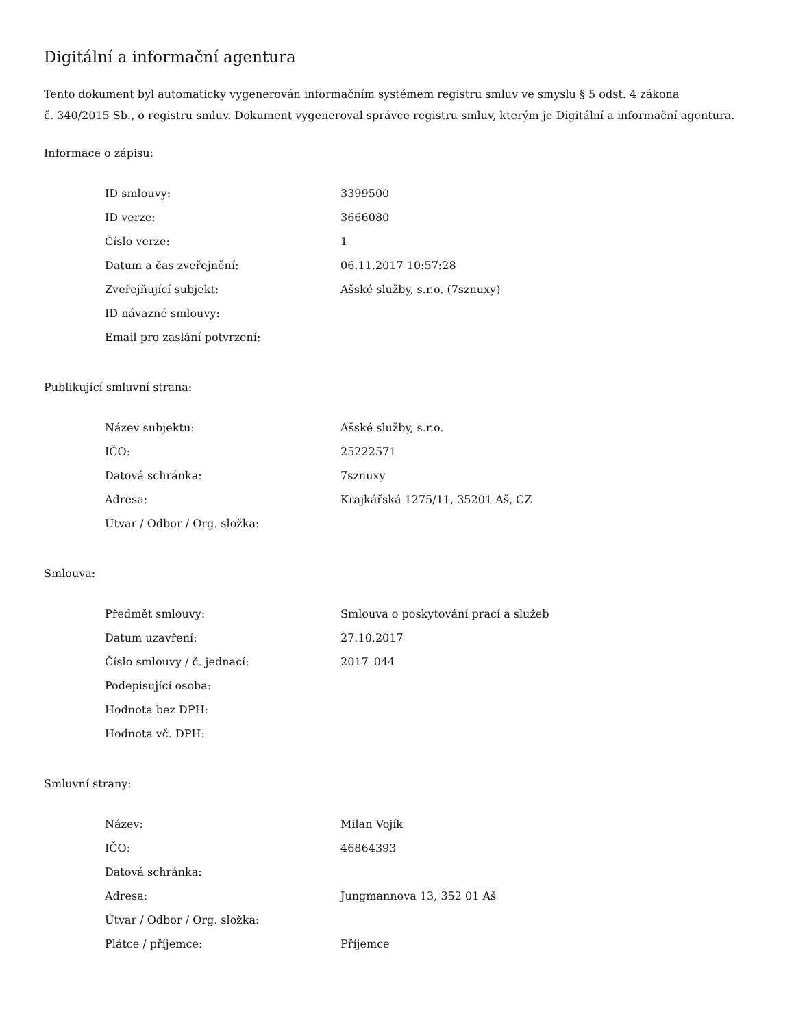Digitální a informační agentura
Tento dokument byl automaticky vygenerován informačním systémem registru smluv ve smyslu § 5 odst. 4 zákona
č. 340/2015 Sb., o registru smluv. Dokument vygeneroval správce registru smluv, kterým je Digitální a informační agentura.
Informace o zápisu:
| ID smlouvy: | 3399500 |
| ID verze: | 3666080 |
| Číslo verze: | 1 |
| Datum a čas zveřejnění: | 06.11.2017 10:57:28 |
| Zveřejňující subjekt: | Ašské služby, s.r.o. (7sznuxy) |
| ID návazné smlouvy: | |
| Email pro zaslání potvrzení: | |
Publikující smluvní strana:
| Název subjektu: | Ašské služby, s.r.o. |
| IČO: | 25222571 |
| Datová schránka: | 7sznuxy |
| Adresa: | Krajkářská 1275/11, 35201 Aš, CZ |
| Útvar / Odbor / Org. složka: | |
Smlouva:
| Předmět smlouvy: | Smlouva o poskytování prací a služeb |
| Datum uzavření: | 27.10.2017 |
| Číslo smlouvy / č. jednací: | 2017_044 |
| Podepisující osoba: | |
| Hodnota bez DPH: | |
| Hodnota vč. DPH: | |
Smluvní strany:
| Název: | Milan Vojík |
| IČO: | 46864393 |
| Datová schránka: | |
| Adresa: | Jungmannova 13, 352 01 Aš |
| Útvar / Odbor / Org. složka: | |
| Plátce / příjemce: | Příjemce |